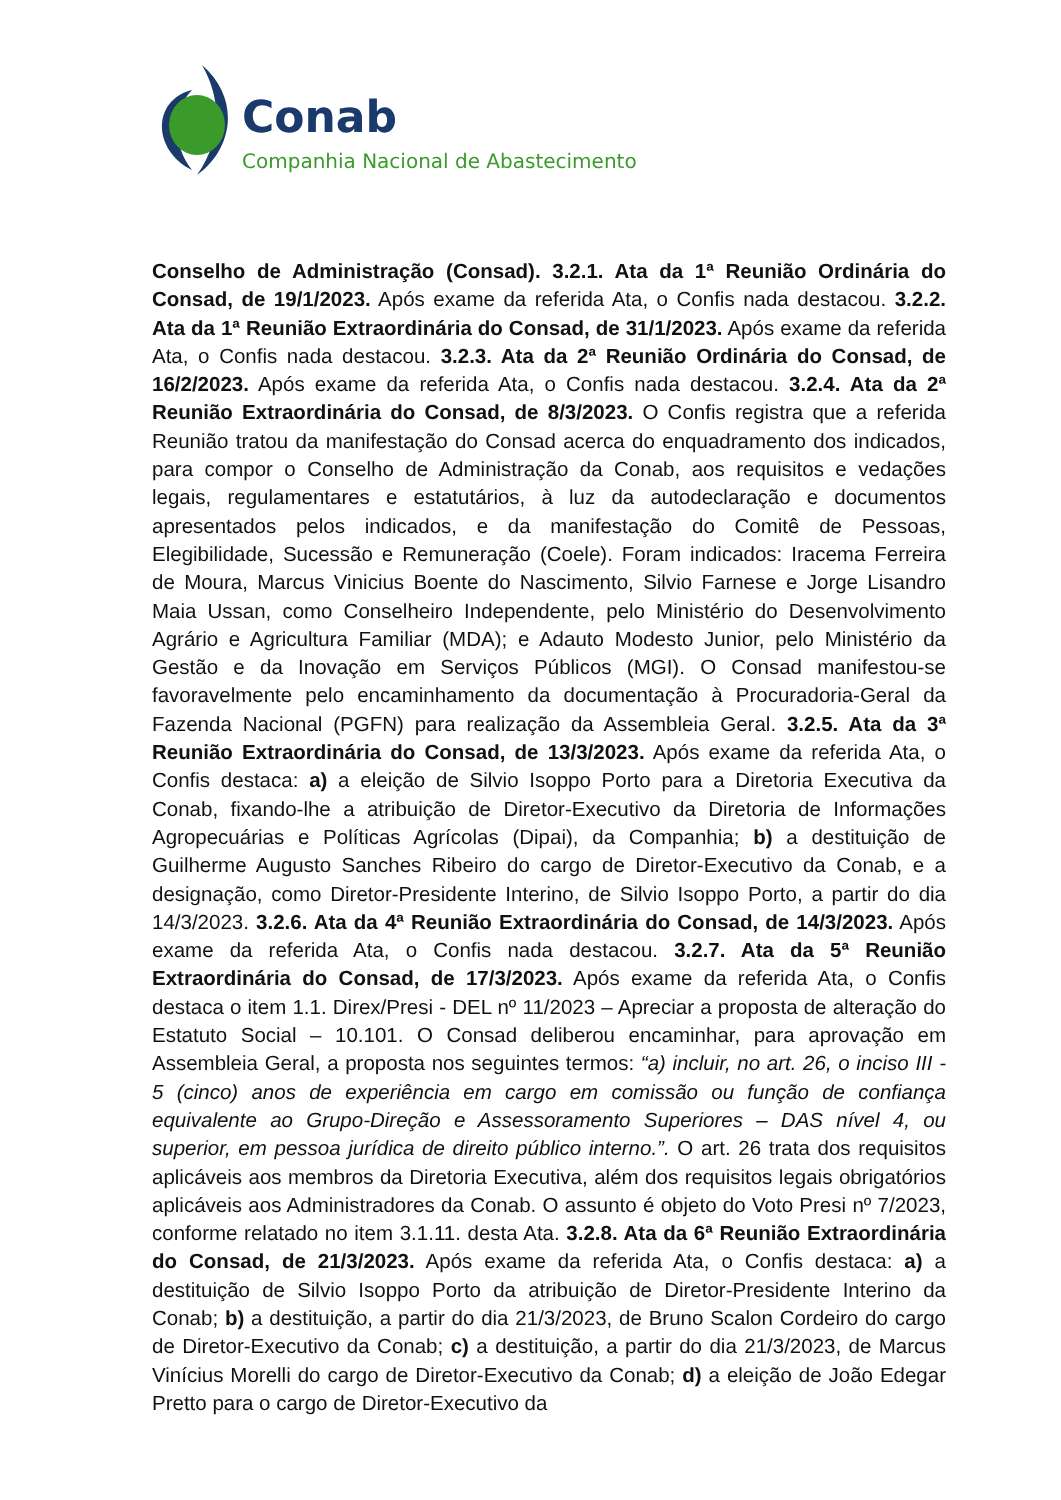Conab
Companhia Nacional de Abastecimento
Conselho de Administração (Consad). 3.2.1. Ata da 1ª Reunião Ordinária do Consad, de 19/1/2023. Após exame da referida Ata, o Confis nada destacou. 3.2.2. Ata da 1ª Reunião Extraordinária do Consad, de 31/1/2023. Após exame da referida Ata, o Confis nada destacou. 3.2.3. Ata da 2ª Reunião Ordinária do Consad, de 16/2/2023. Após exame da referida Ata, o Confis nada destacou. 3.2.4. Ata da 2ª Reunião Extraordinária do Consad, de 8/3/2023. O Confis registra que a referida Reunião tratou da manifestação do Consad acerca do enquadramento dos indicados, para compor o Conselho de Administração da Conab, aos requisitos e vedações legais, regulamentares e estatutários, à luz da autodeclaração e documentos apresentados pelos indicados, e da manifestação do Comitê de Pessoas, Elegibilidade, Sucessão e Remuneração (Coele). Foram indicados: Iracema Ferreira de Moura, Marcus Vinicius Boente do Nascimento, Silvio Farnese e Jorge Lisandro Maia Ussan, como Conselheiro Independente, pelo Ministério do Desenvolvimento Agrário e Agricultura Familiar (MDA); e Adauto Modesto Junior, pelo Ministério da Gestão e da Inovação em Serviços Públicos (MGI). O Consad manifestou-se favoravelmente pelo encaminhamento da documentação à Procuradoria-Geral da Fazenda Nacional (PGFN) para realização da Assembleia Geral. 3.2.5. Ata da 3ª Reunião Extraordinária do Consad, de 13/3/2023. Após exame da referida Ata, o Confis destaca: a) a eleição de Silvio Isoppo Porto para a Diretoria Executiva da Conab, fixando-lhe a atribuição de Diretor-Executivo da Diretoria de Informações Agropecuárias e Políticas Agrícolas (Dipai), da Companhia; b) a destituição de Guilherme Augusto Sanches Ribeiro do cargo de Diretor-Executivo da Conab, e a designação, como Diretor-Presidente Interino, de Silvio Isoppo Porto, a partir do dia 14/3/2023. 3.2.6. Ata da 4ª Reunião Extraordinária do Consad, de 14/3/2023. Após exame da referida Ata, o Confis nada destacou. 3.2.7. Ata da 5ª Reunião Extraordinária do Consad, de 17/3/2023. Após exame da referida Ata, o Confis destaca o item 1.1. Direx/Presi - DEL nº 11/2023 – Apreciar a proposta de alteração do Estatuto Social – 10.101. O Consad deliberou encaminhar, para aprovação em Assembleia Geral, a proposta nos seguintes termos: “a) incluir, no art. 26, o inciso III - 5 (cinco) anos de experiência em cargo em comissão ou função de confiança equivalente ao Grupo-Direção e Assessoramento Superiores – DAS nível 4, ou superior, em pessoa jurídica de direito público interno.”. O art. 26 trata dos requisitos aplicáveis aos membros da Diretoria Executiva, além dos requisitos legais obrigatórios aplicáveis aos Administradores da Conab. O assunto é objeto do Voto Presi nº 7/2023, conforme relatado no item 3.1.11. desta Ata. 3.2.8. Ata da 6ª Reunião Extraordinária do Consad, de 21/3/2023. Após exame da referida Ata, o Confis destaca: a) a destituição de Silvio Isoppo Porto da atribuição de Diretor-Presidente Interino da Conab; b) a destituição, a partir do dia 21/3/2023, de Bruno Scalon Cordeiro do cargo de Diretor-Executivo da Conab; c) a destituição, a partir do dia 21/3/2023, de Marcus Vinícius Morelli do cargo de Diretor-Executivo da Conab; d) a eleição de João Edegar Pretto para o cargo de Diretor-Executivo da